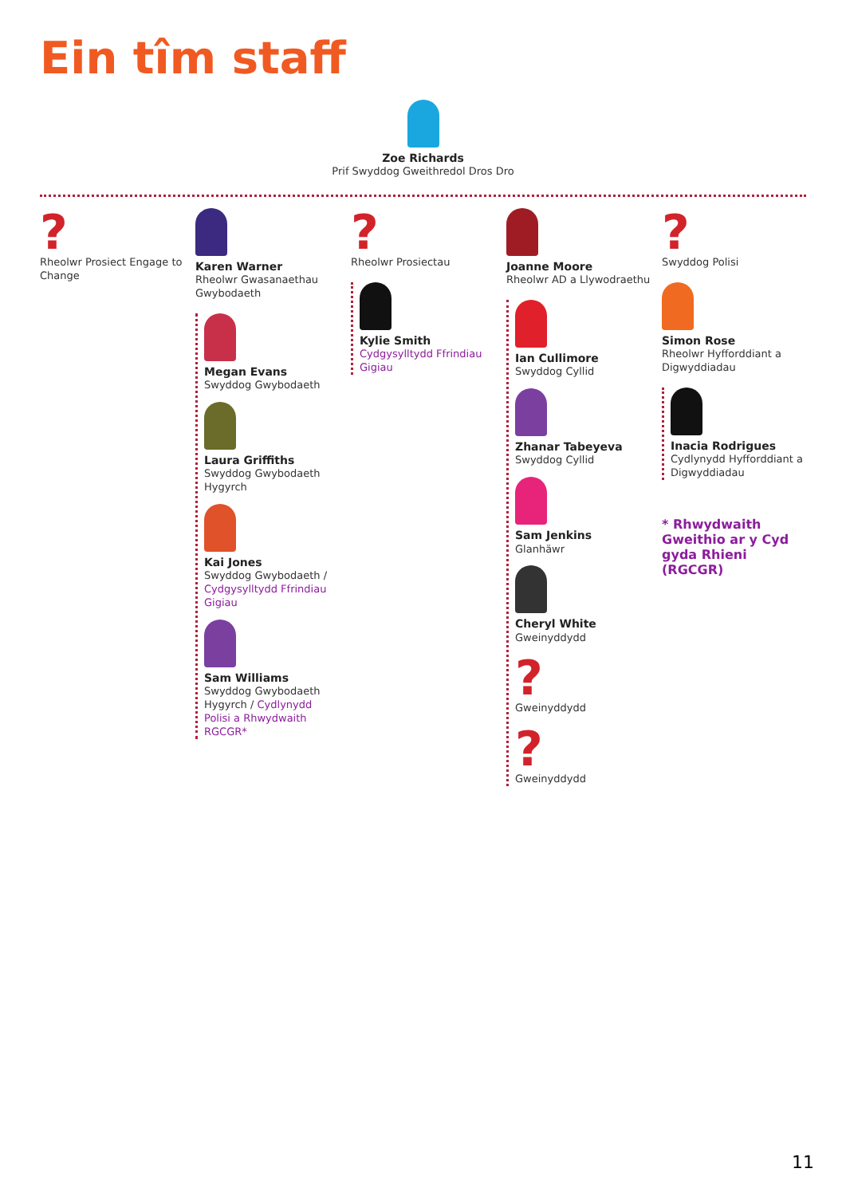Ein tîm staff
Zoe Richards
Prif Swyddog Gweithredol Dros Dro
?
Rheolwr Prosiect Engage to Change
Karen Warner
Rheolwr Gwasanaethau Gwybodaeth
Megan Evans
Swyddog Gwybodaeth
Laura Griffiths
Swyddog Gwybodaeth Hygyrch
Kai Jones
Swyddog Gwybodaeth / Cydgysylltydd Ffrindiau Gigiau
Sam Williams
Swyddog Gwybodaeth Hygyrch / Cydlynydd Polisi a Rhwydwaith RGCGR*
?
Rheolwr Prosiectau
Kylie Smith
Cydgysylltydd Ffrindiau Gigiau
Joanne Moore
Rheolwr AD a Llywodraethu
Ian Cullimore
Swyddog Cyllid
Zhanar Tabeyeva
Swyddog Cyllid
Sam Jenkins
Glanhäwr
Cheryl White
Gweinyddydd
?
Gweinyddydd
?
Gweinyddydd
?
Swyddog Polisi
Simon Rose
Rheolwr Hyfforddiant a Digwyddiadau
Inacia Rodrigues
Cydlynydd Hyfforddiant a Digwyddiadau
* Rhwydwaith Gweithio ar y Cyd gyda Rhieni (RGCGR)
11